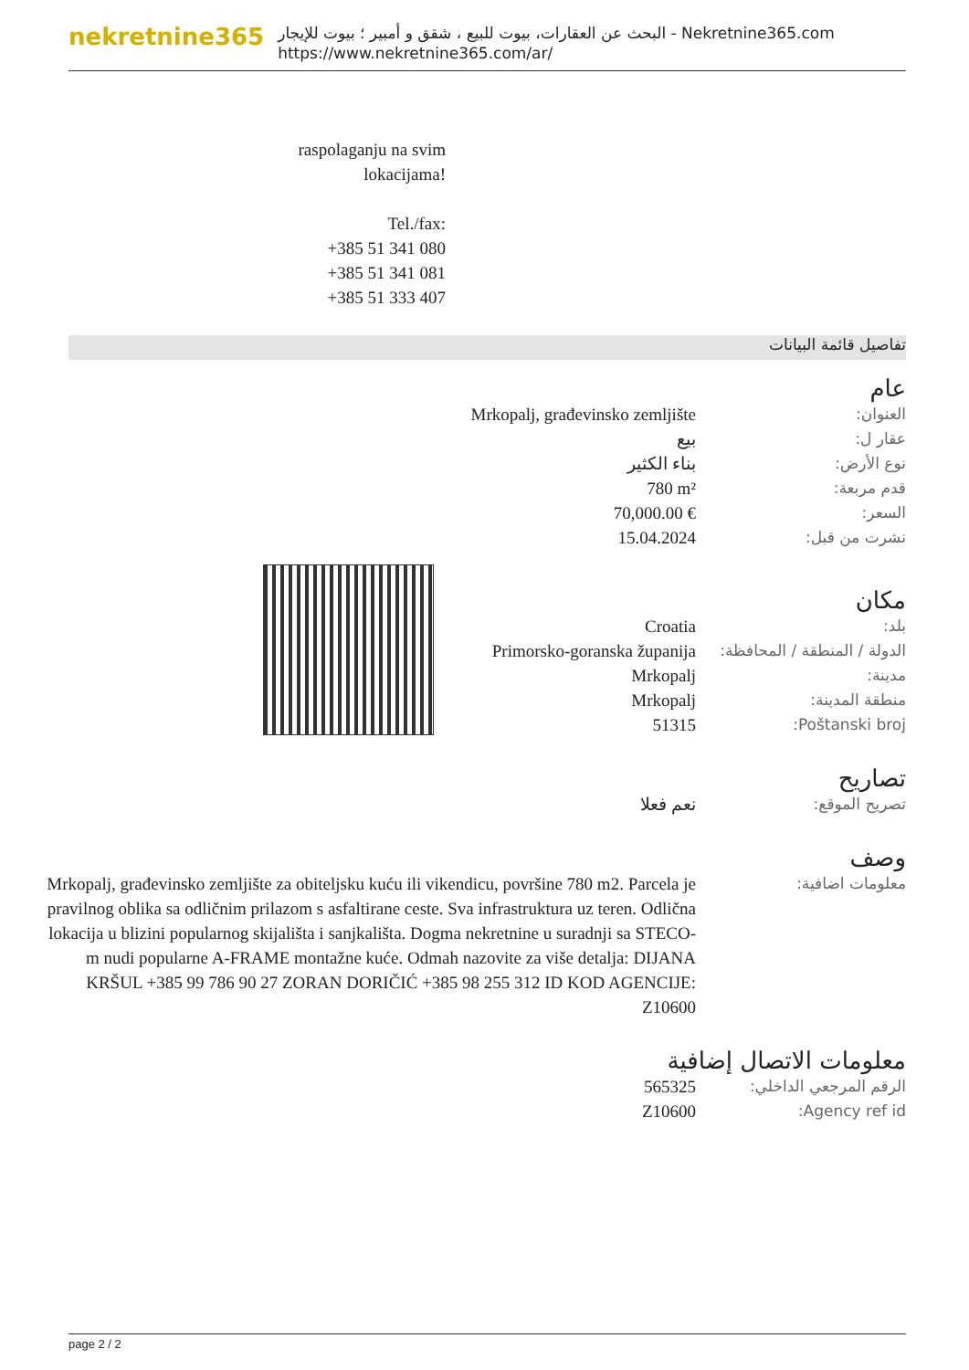nekretnine365
البحث عن العقارات، بيوت للبيع ، شقق و أمبير ؛ بيوت للإيجار - Nekretnine365.com
https://www.nekretnine365.com/ar/
raspolaganju na svim lokacijama!
Tel./fax:
+385 51 341 080
+385 51 341 081
+385 51 333 407
تفاصيل قائمة البيانات
عام
| العنوان: | Mrkopalj, građevinsko zemljište |
| عقار ل: | بيع |
| نوع الأرض: | بناء الكثير |
| قدم مربعة: | 780 m² |
| السعر: | 70,000.00 € |
| نشرت من قبل: | 15.04.2024 |
مكان
| بلد: | Croatia |
| الدولة / المنطقة / المحافظة: | Primorsko-goranska županija |
| مدينة: | Mrkopalj |
| منطقة المدينة: | Mrkopalj |
| Poštanski broj: | 51315 |
تصاريح
| تصريح الموقع: | نعم فعلا |
وصف
| معلومات اضافية: | Mrkopalj, građevinsko zemljište za obiteljsku kuću ili vikendicu, površine 780 m2. Parcela je pravilnog oblika sa odličnim prilazom s asfaltirane ceste. Sva infrastruktura uz teren. Odlična lokacija u blizini popularnog skijališta i sanjkališta. Dogma nekretnine u suradnji sa STECO-m nudi popularne A-FRAME montažne kuće. Odmah nazovite za više detalja: DIJANA KRŠUL +385 99 786 90 27 ZORAN DORIČIĆ +385 98 255 312 ID KOD AGENCIJE: Z10600 |
معلومات الاتصال إضافية
| الرقم المرجعي الداخلي: | 565325 |
| Agency ref id: | Z10600 |
page 2 / 2